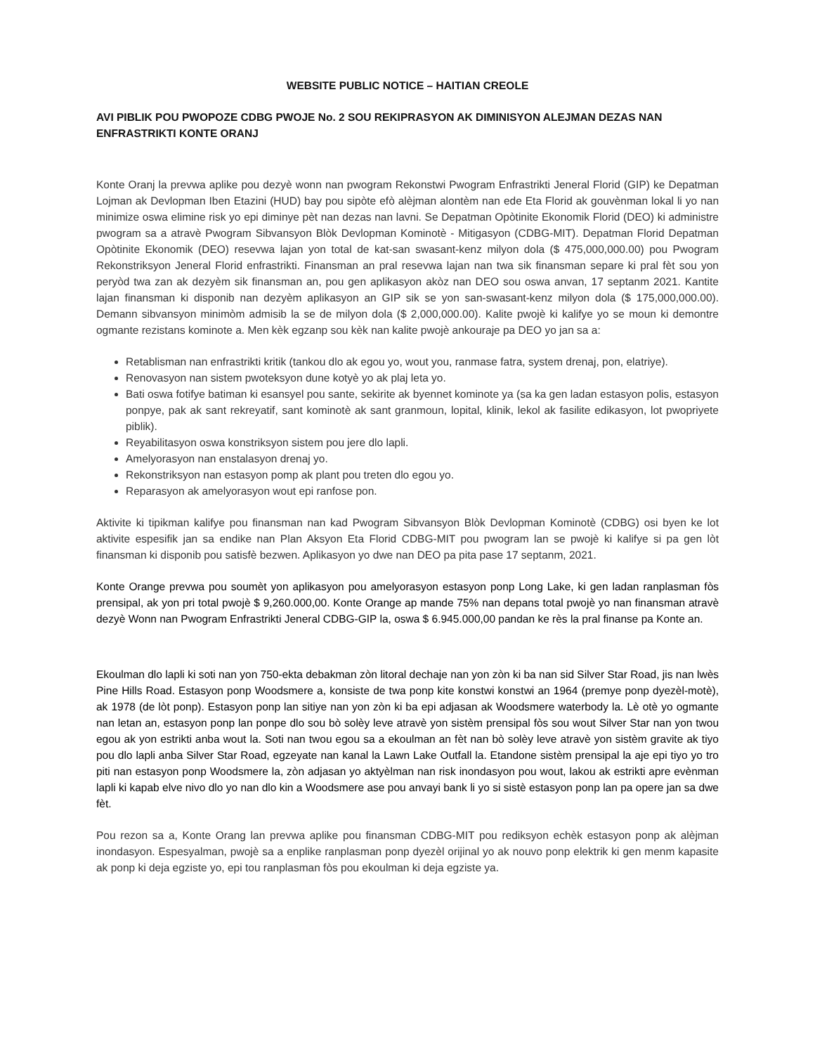WEBSITE PUBLIC NOTICE – HAITIAN CREOLE
AVI PIBLIK POU PWOPOZE CDBG PWOJE No. 2 SOU REKIPRASYON AK DIMINISYON ALEJMAN DEZAS NAN ENFRASTRIKTI KONTE ORANJ
Konte Oranj la prevwa aplike pou dezyè wonn nan pwogram Rekonstwi Pwogram Enfrastrikti Jeneral Florid (GIP) ke Depatman Lojman ak Devlopman Iben Etazini (HUD) bay pou sipòte efò alèjman alontèm nan ede Eta Florid ak gouvènman lokal li yo nan minimize oswa elimine risk yo epi diminye pèt nan dezas nan lavni. Se Depatman Opòtinite Ekonomik Florid (DEO) ki administre pwogram sa a atravè Pwogram Sibvansyon Blòk Devlopman Kominotè - Mitigasyon (CDBG-MIT). Depatman Florid Depatman Opòtinite Ekonomik (DEO) resevwa lajan yon total de kat-san swasant-kenz milyon dola ($ 475,000,000.00) pou Pwogram Rekonstriksyon Jeneral Florid enfrastrikti. Finansman an pral resevwa lajan nan twa sik finansman separe ki pral fèt sou yon peryòd twa zan ak dezyèm sik finansman an, pou gen aplikasyon akòz nan DEO sou oswa anvan, 17 septanm 2021. Kantite lajan finansman ki disponib nan dezyèm aplikasyon an GIP sik se yon san-swasant-kenz milyon dola ($ 175,000,000.00). Demann sibvansyon minimòm admisib la se de milyon dola ($ 2,000,000.00). Kalite pwojè ki kalifye yo se moun ki demontre ogmante rezistans kominote a. Men kèk egzanp sou kèk nan kalite pwojè ankouraje pa DEO yo jan sa a:
Retablisman nan enfrastrikti kritik (tankou dlo ak egou yo, wout you, ranmase fatra, system drenaj, pon, elatriye).
Renovasyon nan sistem pwoteksyon dune kotyè yo ak plaj leta yo.
Bati oswa fotifye batiman ki esansyel pou sante, sekirite ak byennet kominote ya (sa ka gen ladan estasyon polis, estasyon ponpye, pak ak sant rekreyatif, sant kominotè ak sant granmoun, lopital, klinik, lekol ak fasilite edikasyon, lot pwopriyete piblik).
Reyabilitasyon oswa konstriksyon sistem pou jere dlo lapli.
Amelyorasyon nan enstalasyon drenaj yo.
Rekonstriksyon nan estasyon pomp ak plant pou treten dlo egou yo.
Reparasyon ak amelyorasyon wout epi ranfose pon.
Aktivite ki tipikman kalifye pou finansman nan kad Pwogram Sibvansyon Blòk Devlopman Kominotè (CDBG) osi byen ke lot aktivite espesifik jan sa endike nan Plan Aksyon Eta Florid CDBG-MIT pou pwogram lan se pwojè ki kalifye si pa gen lòt finansman ki disponib pou satisfè bezwen. Aplikasyon yo dwe nan DEO pa pita pase 17 septanm, 2021.
Konte Orange prevwa pou soumèt yon aplikasyon pou amelyorasyon estasyon ponp Long Lake, ki gen ladan ranplasman fòs prensipal, ak yon pri total pwojè $ 9,260.000,00. Konte Orange ap mande 75% nan depans total pwojè yo nan finansman atravè dezyè Wonn nan Pwogram Enfrastrikti Jeneral CDBG-GIP la, oswa $ 6.945.000,00 pandan ke rès la pral finanse pa Konte an.
Ekoulman dlo lapli ki soti nan yon 750-ekta debakman zòn litoral dechaje nan yon zòn ki ba nan sid Silver Star Road, jis nan lwès Pine Hills Road. Estasyon ponp Woodsmere a, konsiste de twa ponp kite konstwi konstwi an 1964 (premye ponp dyezèl-motè), ak 1978 (de lòt ponp). Estasyon ponp lan sitiye nan yon zòn ki ba epi adjasan ak Woodsmere waterbody la. Lè otè yo ogmante nan letan an, estasyon ponp lan ponpe dlo sou bò solèy leve atravè yon sistèm prensipal fòs sou wout Silver Star nan yon twou egou ak yon estrikti anba wout la. Soti nan twou egou sa a ekoulman an fèt nan bò solèy leve atravè yon sistèm gravite ak tiyo pou dlo lapli anba Silver Star Road, egzeyate nan kanal la Lawn Lake Outfall la. Etandone sistèm prensipal la aje epi tiyo yo tro piti nan estasyon ponp Woodsmere la, zòn adjasan yo aktyèlman nan risk inondasyon pou wout, lakou ak estrikti apre evènman lapli ki kapab elve nivo dlo yo nan dlo kin a Woodsmere ase pou anvayi bank li yo si sistè estasyon ponp lan pa opere jan sa dwe fèt.
Pou rezon sa a, Konte Orang lan prevwa aplike pou finansman CDBG-MIT pou rediksyon echèk estasyon ponp ak alèjman inondasyon. Espesyalman, pwojè sa a enplike ranplasman ponp dyezèl orijinal yo ak nouvo ponp elektrik ki gen menm kapasite ak ponp ki deja egziste yo, epi tou ranplasman fòs pou ekoulman ki deja egziste ya.